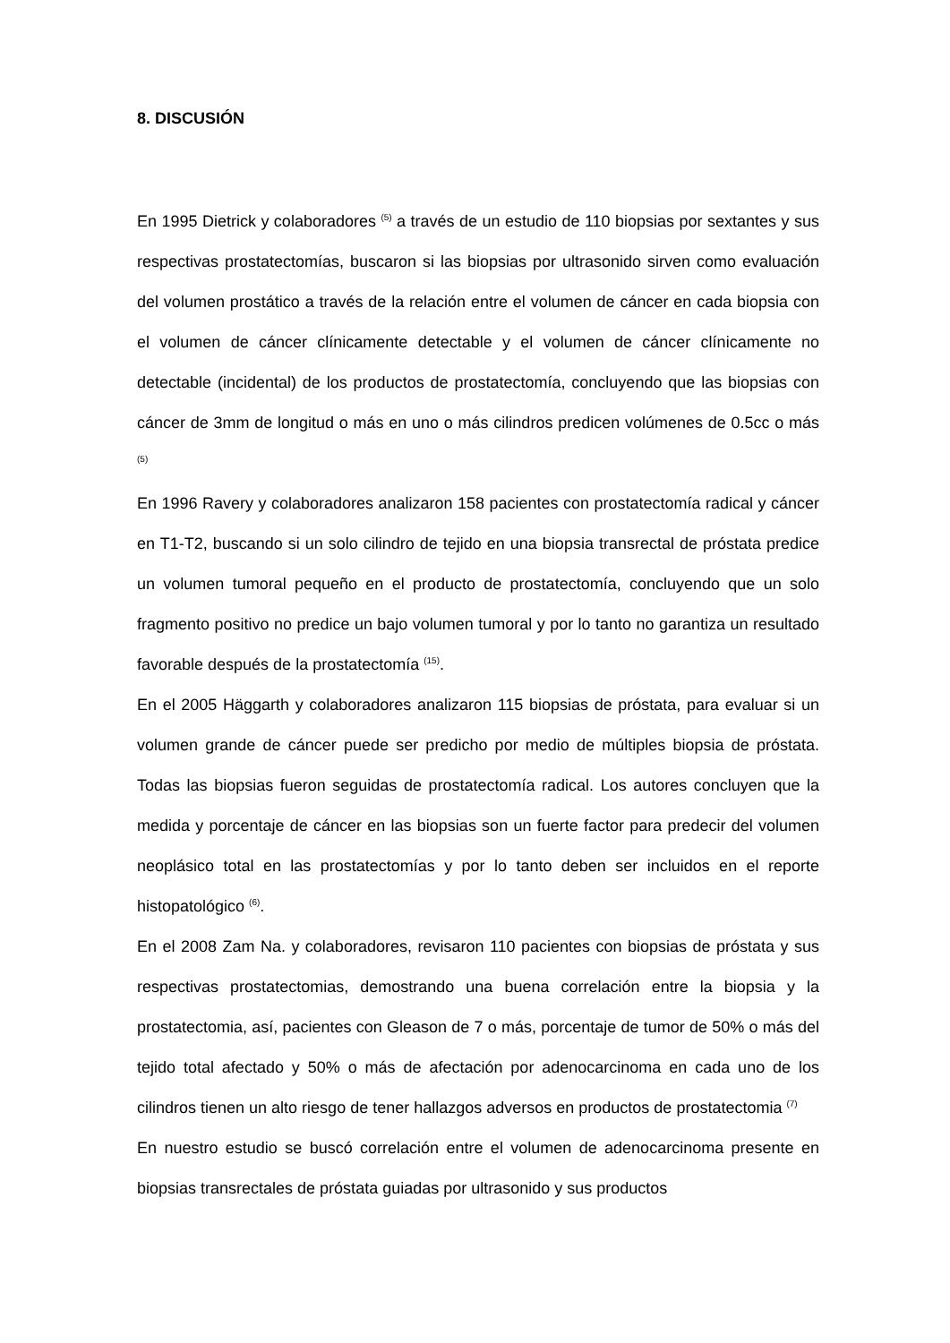8. DISCUSIÓN
En 1995 Dietrick y colaboradores <sup>(5)</sup> a través de un estudio de 110 biopsias por sextantes y sus respectivas prostatectomías, buscaron si las biopsias por ultrasonido sirven como evaluación del volumen prostático a través de la relación entre el volumen de cáncer en cada biopsia con el volumen de cáncer clínicamente detectable y el volumen de cáncer clínicamente no detectable (incidental) de los productos de prostatectomía, concluyendo que las biopsias con cáncer de 3mm de longitud o más en uno o más cilindros predicen volúmenes de 0.5cc o más <sup>(5)</sup>
En 1996 Ravery y colaboradores analizaron 158 pacientes con prostatectomía radical y cáncer en T1-T2, buscando si un solo cilindro de tejido en una biopsia transrectal de próstata predice un volumen tumoral pequeño en el producto de prostatectomía, concluyendo que un solo fragmento positivo no predice un bajo volumen tumoral y por lo tanto no garantiza un resultado favorable después de la prostatectomía <sup>(15)</sup>.
En el 2005 Häggarth y colaboradores analizaron 115 biopsias de próstata, para evaluar si un volumen grande de cáncer puede ser predicho por medio de múltiples biopsia de próstata. Todas las biopsias fueron seguidas de prostatectomía radical. Los autores concluyen que la medida y porcentaje de cáncer en las biopsias son un fuerte factor para predecir del volumen neoplásico total en las prostatectomías y por lo tanto deben ser incluidos en el reporte histopatológico <sup>(6)</sup>.
En el 2008 Zam Na. y colaboradores, revisaron 110 pacientes con biopsias de próstata y sus respectivas prostatectomias, demostrando una buena correlación entre la biopsia y la prostatectomia, así, pacientes con Gleason de 7 o más, porcentaje de tumor de 50% o más del tejido total afectado y 50% o más de afectación por adenocarcinoma en cada uno de los cilindros tienen un alto riesgo de tener hallazgos adversos en productos de prostatectomia <sup>(7)</sup>
En nuestro estudio se buscó correlación entre el volumen de adenocarcinoma presente en biopsias transrectales de próstata guiadas por ultrasonido y sus productos